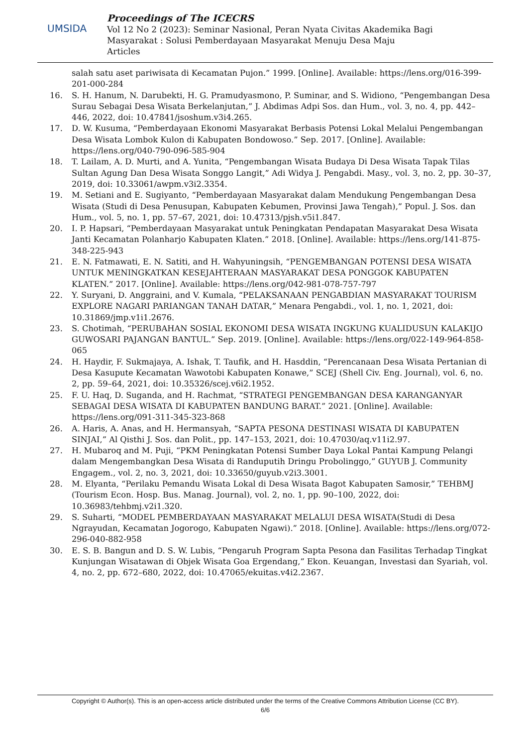UMSIDA
Proceedings of The ICECRS
Vol 12 No 2 (2023): Seminar Nasional, Peran Nyata Civitas Akademika Bagi
Masyarakat : Solusi Pemberdayaan Masyarakat Menuju Desa Maju
Articles
salah satu aset pariwisata di Kecamatan Pujon.” 1999. [Online]. Available: https://lens.org/016-399-201-000-284
16. S. H. Hanum, N. Darubekti, H. G. Pramudyasmono, P. Suminar, and S. Widiono, “Pengembangan Desa Surau Sebagai Desa Wisata Berkelanjutan,” J. Abdimas Adpi Sos. dan Hum., vol. 3, no. 4, pp. 442–446, 2022, doi: 10.47841/jsoshum.v3i4.265.
17. D. W. Kusuma, “Pemberdayaan Ekonomi Masyarakat Berbasis Potensi Lokal Melalui Pengembangan Desa Wisata Lombok Kulon di Kabupaten Bondowoso.” Sep. 2017. [Online]. Available: https://lens.org/040-790-096-585-904
18. T. Lailam, A. D. Murti, and A. Yunita, “Pengembangan Wisata Budaya Di Desa Wisata Tapak Tilas Sultan Agung Dan Desa Wisata Songgo Langit,” Adi Widya J. Pengabdi. Masy., vol. 3, no. 2, pp. 30–37, 2019, doi: 10.33061/awpm.v3i2.3354.
19. M. Setiani and E. Sugiyanto, “Pemberdayaan Masyarakat dalam Mendukung Pengembangan Desa Wisata (Studi di Desa Penusupan, Kabupaten Kebumen, Provinsi Jawa Tengah),” Popul. J. Sos. dan Hum., vol. 5, no. 1, pp. 57–67, 2021, doi: 10.47313/pjsh.v5i1.847.
20. I. P. Hapsari, “Pemberdayaan Masyarakat untuk Peningkatan Pendapatan Masyarakat Desa Wisata Janti Kecamatan Polanharjo Kabupaten Klaten.” 2018. [Online]. Available: https://lens.org/141-875-348-225-943
21. E. N. Fatmawati, E. N. Satiti, and H. Wahyuningsih, “PENGEMBANGAN POTENSI DESA WISATA UNTUK MENINGKATKAN KESEJAHTERAAN MASYARAKAT DESA PONGGOK KABUPATEN KLATEN.” 2017. [Online]. Available: https://lens.org/042-981-078-757-797
22. Y. Suryani, D. Anggraini, and V. Kumala, “PELAKSANAAN PENGABDIAN MASYARAKAT TOURISM EXPLORE NAGARI PARIANGAN TANAH DATAR,” Menara Pengabdi., vol. 1, no. 1, 2021, doi: 10.31869/jmp.v1i1.2676.
23. S. Chotimah, “PERUBAHAN SOSIAL EKONOMI DESA WISATA INGKUNG KUALIDUSUN KALAKIJO GUWOSARI PAJANGAN BANTUL.” Sep. 2019. [Online]. Available: https://lens.org/022-149-964-858-065
24. H. Haydir, F. Sukmajaya, A. Ishak, T. Taufik, and H. Hasddin, “Perencanaan Desa Wisata Pertanian di Desa Kasupute Kecamatan Wawotobi Kabupaten Konawe,” SCEJ (Shell Civ. Eng. Journal), vol. 6, no. 2, pp. 59–64, 2021, doi: 10.35326/scej.v6i2.1952.
25. F. U. Haq, D. Suganda, and H. Rachmat, “STRATEGI PENGEMBANGAN DESA KARANGANYAR SEBAGAI DESA WISATA DI KABUPATEN BANDUNG BARAT.” 2021. [Online]. Available: https://lens.org/091-311-345-323-868
26. A. Haris, A. Anas, and H. Hermansyah, “SAPTA PESONA DESTINASI WISATA DI KABUPATEN SINJAI,” Al Qisthi J. Sos. dan Polit., pp. 147–153, 2021, doi: 10.47030/aq.v11i2.97.
27. H. Mubaroq and M. Puji, “PKM Peningkatan Potensi Sumber Daya Lokal Pantai Kampung Pelangi dalam Mengembangkan Desa Wisata di Randuputih Dringu Probolinggo,” GUYUB J. Community Engagem., vol. 2, no. 3, 2021, doi: 10.33650/guyub.v2i3.3001.
28. M. Elyanta, “Perilaku Pemandu Wisata Lokal di Desa Wisata Bagot Kabupaten Samosir,” TEHBMJ (Tourism Econ. Hosp. Bus. Manag. Journal), vol. 2, no. 1, pp. 90–100, 2022, doi: 10.36983/tehbmj.v2i1.320.
29. S. Suharti, “MODEL PEMBERDAYAAN MASYARAKAT MELALUI DESA WISATA(Studi di Desa Ngrayudan, Kecamatan Jogorogo, Kabupaten Ngawi).” 2018. [Online]. Available: https://lens.org/072-296-040-882-958
30. E. S. B. Bangun and D. S. W. Lubis, “Pengaruh Program Sapta Pesona dan Fasilitas Terhadap Tingkat Kunjungan Wisatawan di Objek Wisata Goa Ergendang,” Ekon. Keuangan, Investasi dan Syariah, vol. 4, no. 2, pp. 672–680, 2022, doi: 10.47065/ekuitas.v4i2.2367.
Copyright © Author(s). This is an open-access article distributed under the terms of the Creative Commons Attribution License (CC BY).
6/6